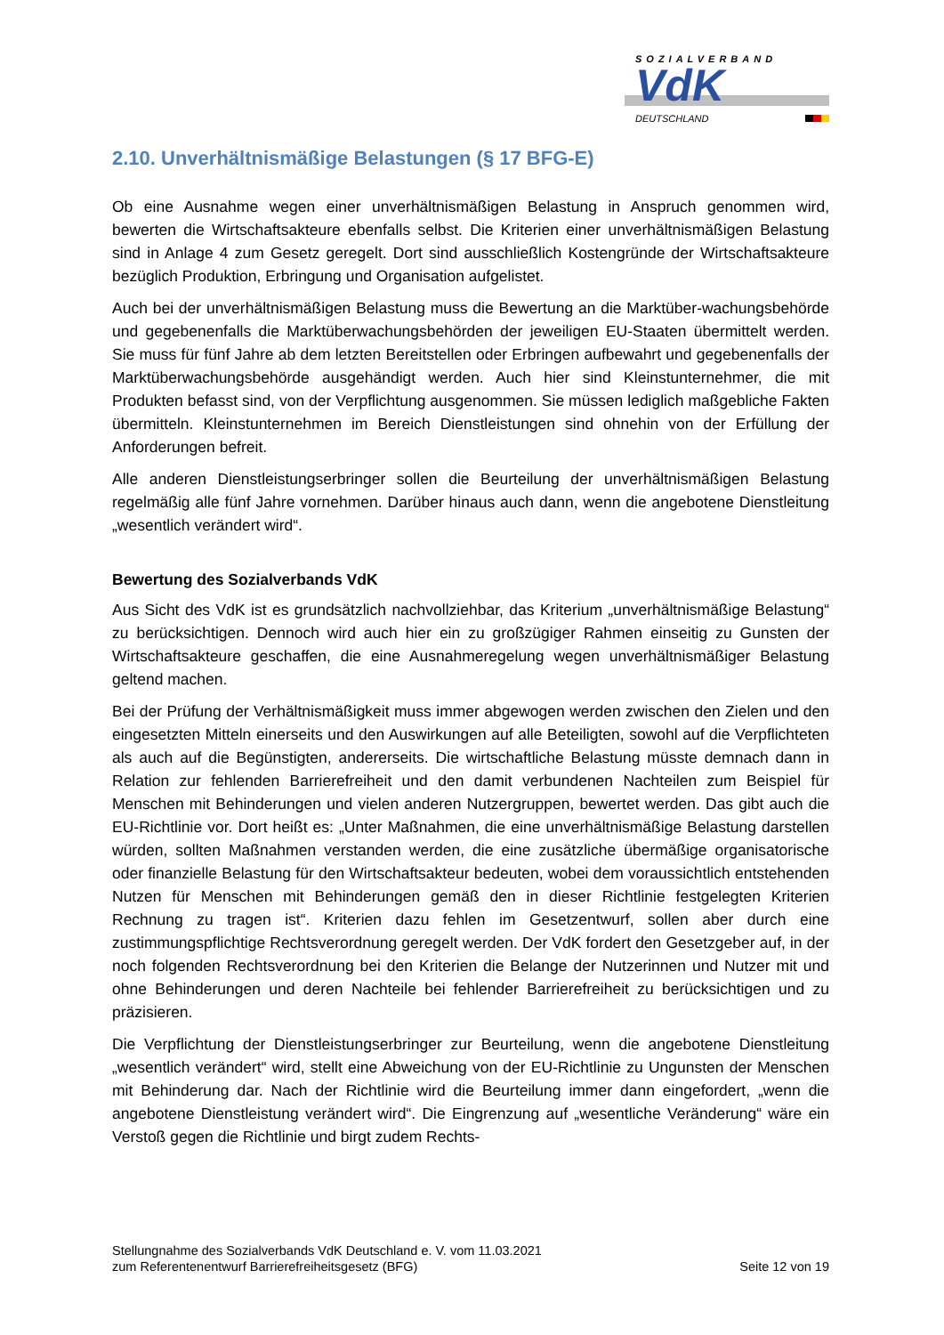SOZIALVERBAND
VdK
DEUTSCHLAND
2.10. Unverhältnismäßige Belastungen (§ 17 BFG-E)
Ob eine Ausnahme wegen einer unverhältnismäßigen Belastung in Anspruch genommen wird, bewerten die Wirtschaftsakteure ebenfalls selbst. Die Kriterien einer unverhältnismäßigen Belastung sind in Anlage 4 zum Gesetz geregelt. Dort sind ausschließlich Kostengründe der Wirtschaftsakteure bezüglich Produktion, Erbringung und Organisation aufgelistet.
Auch bei der unverhältnismäßigen Belastung muss die Bewertung an die Marktüber-wachungsbehörde und gegebenenfalls die Marktüberwachungsbehörden der jeweiligen EU-Staaten übermittelt werden. Sie muss für fünf Jahre ab dem letzten Bereitstellen oder Erbringen aufbewahrt und gegebenenfalls der Marktüberwachungsbehörde ausgehändigt werden. Auch hier sind Kleinstunternehmer, die mit Produkten befasst sind, von der Verpflichtung ausgenommen. Sie müssen lediglich maßgebliche Fakten übermitteln. Kleinstunternehmen im Bereich Dienstleistungen sind ohnehin von der Erfüllung der Anforderungen befreit.
Alle anderen Dienstleistungserbringer sollen die Beurteilung der unverhältnismäßigen Belastung regelmäßig alle fünf Jahre vornehmen. Darüber hinaus auch dann, wenn die angebotene Dienstleitung „wesentlich verändert wird“.
Bewertung des Sozialverbands VdK
Aus Sicht des VdK ist es grundsätzlich nachvollziehbar, das Kriterium „unverhältnismäßige Belastung“ zu berücksichtigen. Dennoch wird auch hier ein zu großzügiger Rahmen einseitig zu Gunsten der Wirtschaftsakteure geschaffen, die eine Ausnahmeregelung wegen unverhältnismäßiger Belastung geltend machen.
Bei der Prüfung der Verhältnismäßigkeit muss immer abgewogen werden zwischen den Zielen und den eingesetzten Mitteln einerseits und den Auswirkungen auf alle Beteiligten, sowohl auf die Verpflichteten als auch auf die Begünstigten, andererseits. Die wirtschaftliche Belastung müsste demnach dann in Relation zur fehlenden Barrierefreiheit und den damit verbundenen Nachteilen zum Beispiel für Menschen mit Behinderungen und vielen anderen Nutzergruppen, bewertet werden. Das gibt auch die EU-Richtlinie vor. Dort heißt es: „Unter Maßnahmen, die eine unverhältnismäßige Belastung darstellen würden, sollten Maßnahmen verstanden werden, die eine zusätzliche übermäßige organisatorische oder finanzielle Belastung für den Wirtschaftsakteur bedeuten, wobei dem voraussichtlich entstehenden Nutzen für Menschen mit Behinderungen gemäß den in dieser Richtlinie festgelegten Kriterien Rechnung zu tragen ist“. Kriterien dazu fehlen im Gesetzentwurf, sollen aber durch eine zustimmungspflichtige Rechtsverordnung geregelt werden. Der VdK fordert den Gesetzgeber auf, in der noch folgenden Rechtsverordnung bei den Kriterien die Belange der Nutzerinnen und Nutzer mit und ohne Behinderungen und deren Nachteile bei fehlender Barrierefreiheit zu berücksichtigen und zu präzisieren.
Die Verpflichtung der Dienstleistungserbringer zur Beurteilung, wenn die angebotene Dienstleitung „wesentlich verändert“ wird, stellt eine Abweichung von der EU-Richtlinie zu Ungunsten der Menschen mit Behinderung dar. Nach der Richtlinie wird die Beurteilung immer dann eingefordert, „wenn die angebotene Dienstleistung verändert wird“. Die Eingrenzung auf „wesentliche Veränderung“ wäre ein Verstoß gegen die Richtlinie und birgt zudem Rechts-
Stellungnahme des Sozialverbands VdK Deutschland e. V. vom 11.03.2021
zum Referentenentwurf Barrierefreiheitsgesetz (BFG)
Seite 12 von 19